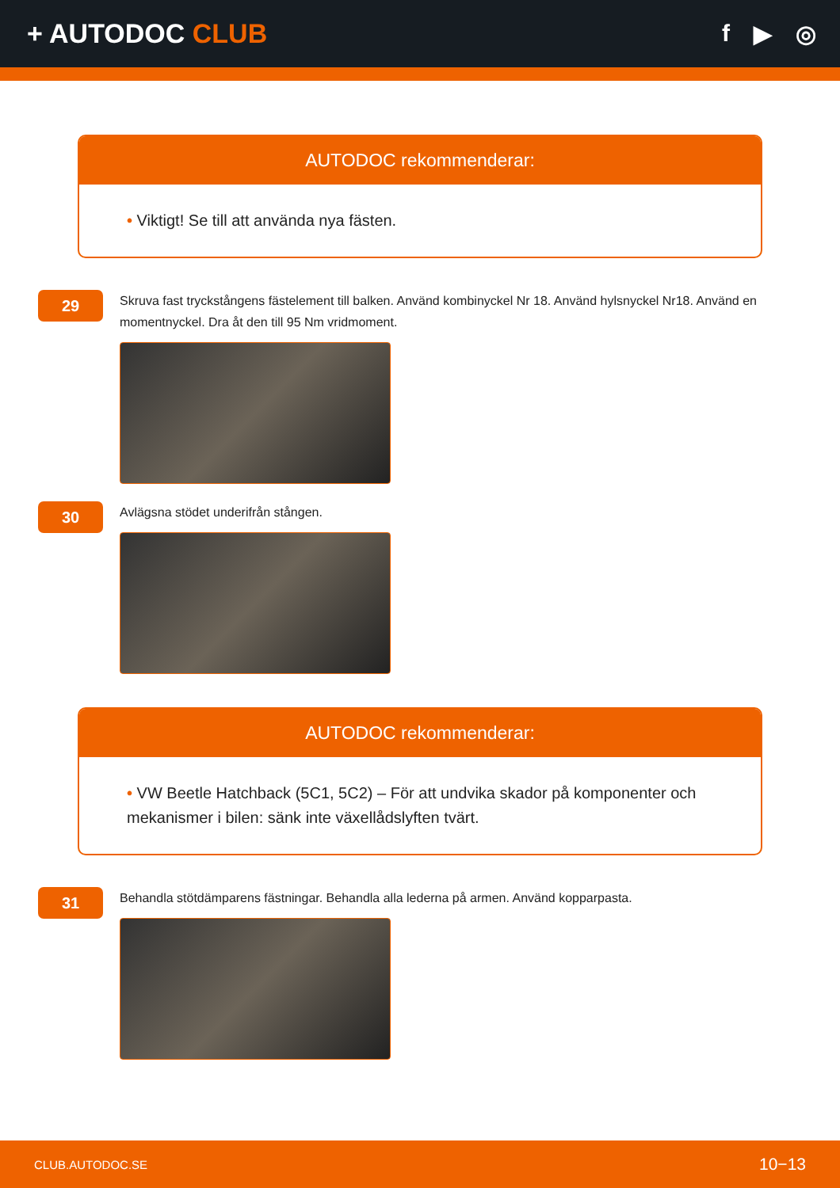+ AUTODOC CLUB f ▶ ◎
AUTODOC rekommenderar:
• Viktigt! Se till att använda nya fästen.
29
Skruva fast tryckstångens fästelement till balken. Använd kombinyckel Nr 18. Använd hylsnyckel Nr18. Använd en momentnyckel. Dra åt den till 95 Nm vridmoment.
30
Avlägsna stödet underifrån stången.
AUTODOC rekommenderar:
• VW Beetle Hatchback (5C1, 5C2) – För att undvika skador på komponenter och mekanismer i bilen: sänk inte växellådslyften tvärt.
31
Behandla stötdämparens fästningar. Behandla alla lederna på armen. Använd kopparpasta.
CLUB.AUTODOC.SE 10−13